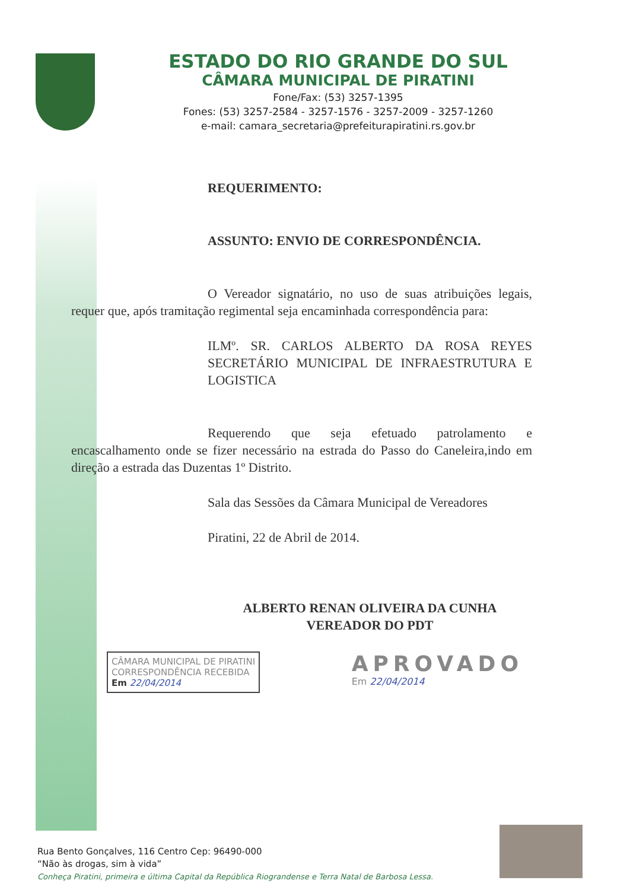ESTADO DO RIO GRANDE DO SUL
CÂMARA MUNICIPAL DE PIRATINI
Fone/Fax: (53) 3257-1395
Fones: (53) 3257-2584 - 3257-1576 - 3257-2009 - 3257-1260
e-mail: camara_secretaria@prefeiturapiratini.rs.gov.br
REQUERIMENTO:
ASSUNTO: ENVIO DE CORRESPONDÊNCIA.
O Vereador signatário, no uso de suas atribuições legais, requer que, após tramitação regimental seja encaminhada correspondência para:
ILMº. SR. CARLOS ALBERTO DA ROSA REYES SECRETÁRIO MUNICIPAL DE INFRAESTRUTURA E LOGISTICA
Requerendo que seja efetuado patrolamento e encascalhamento onde se fizer necessário na estrada do Passo do Caneleira,indo em direção a estrada das Duzentas 1º Distrito.
Sala das Sessões da Câmara Municipal de Vereadores
Piratini, 22 de Abril de 2014.
ALBERTO RENAN OLIVEIRA DA CUNHA
VEREADOR DO PDT
CÂMARA MUNICIPAL DE PIRATINI
CORRESPONDÊNCIA RECEBIDA
Em 22/04/2014
APROVADO
Em 22/04/2014
Rua Bento Gonçalves, 116 Centro Cep: 96490-000
“Não às drogas, sim à vida”
Conheça Piratini, primeira e última Capital da República Riograndense e Terra Natal de Barbosa Lessa.